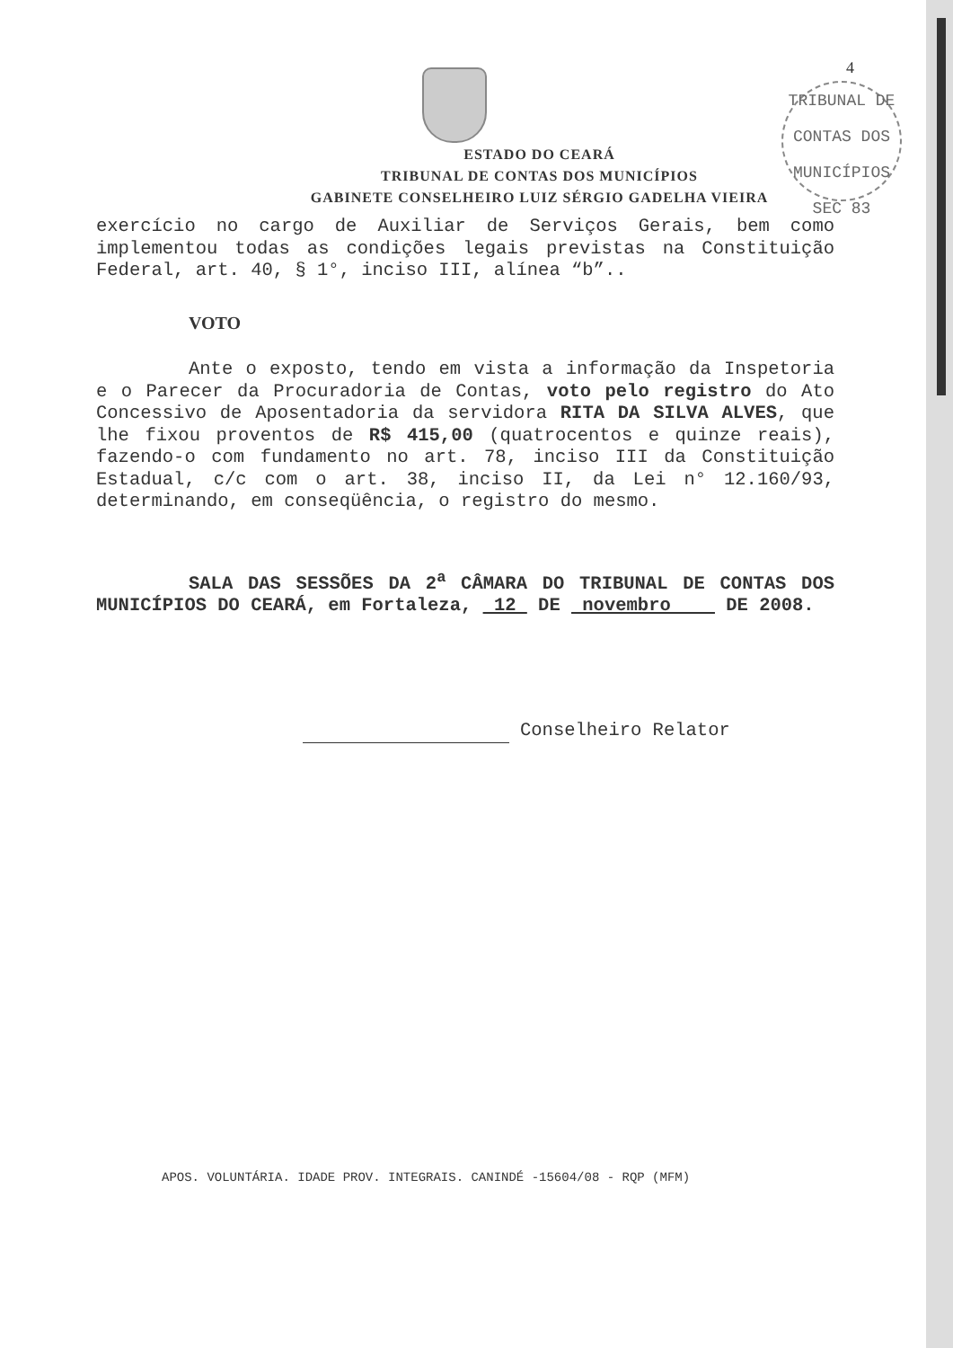4
TRIBUNAL DE CONTAS DOS MUNICÍPIOS
SEC 83
ESTADO DO CEARÁ
TRIBUNAL DE CONTAS DOS MUNICÍPIOS
GABINETE CONSELHEIRO LUIZ SÉRGIO GADELHA VIEIRA
exercício no cargo de Auxiliar de Serviços Gerais, bem como implementou todas as condições legais previstas na Constituição Federal, art. 40, § 1°, inciso III, alínea “b”..
VOTO
Ante o exposto, tendo em vista a informação da Inspetoria e o Parecer da Procuradoria de Contas, voto pelo registro do Ato Concessivo de Aposentadoria da servidora RITA DA SILVA ALVES, que lhe fixou proventos de R$ 415,00 (quatrocentos e quinze reais), fazendo-o com fundamento no art. 78, inciso III da Constituição Estadual, c/c com o art. 38, inciso II, da Lei n° 12.160/93, determinando, em conseqüência, o registro do mesmo.
SALA DAS SESSÕES DA 2<sup>a</sup> CÂMARA DO TRIBUNAL DE CONTAS DOS MUNICÍPIOS DO CEARÁ, em Fortaleza, 12 DE novembro DE 2008.
Conselheiro Relator
APOS. VOLUNTÁRIA. IDADE PROV. INTEGRAIS. CANINDÉ -15604/08 - RQP (MFM)